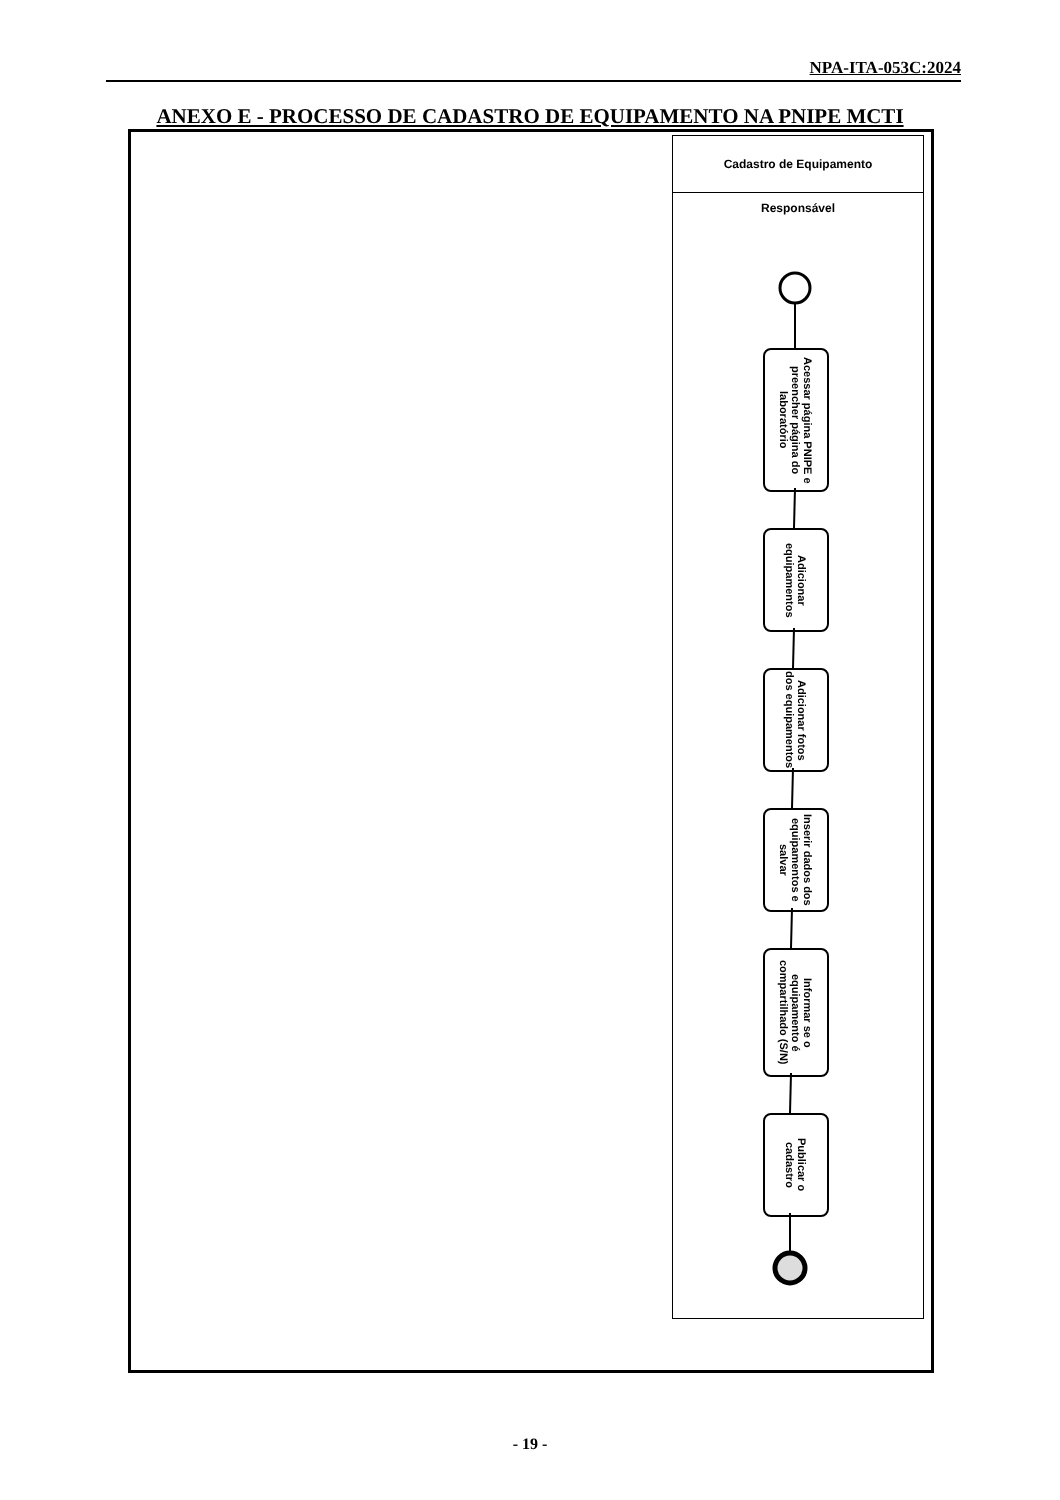NPA-ITA-053C:2024
ANEXO E - PROCESSO DE CADASTRO DE EQUIPAMENTO NA PNIPE MCTI
Cadastro de Equipamento
Responsável
Acessar página PNIPE e preencher página do laboratório
Adicionar equipamentos
Adicionar fotos dos equipamentos
Inserir dados dos equipamentos e salvar
Informar se o equipamento é compartilhado (S/N)
Publicar o cadastro
- 19 -